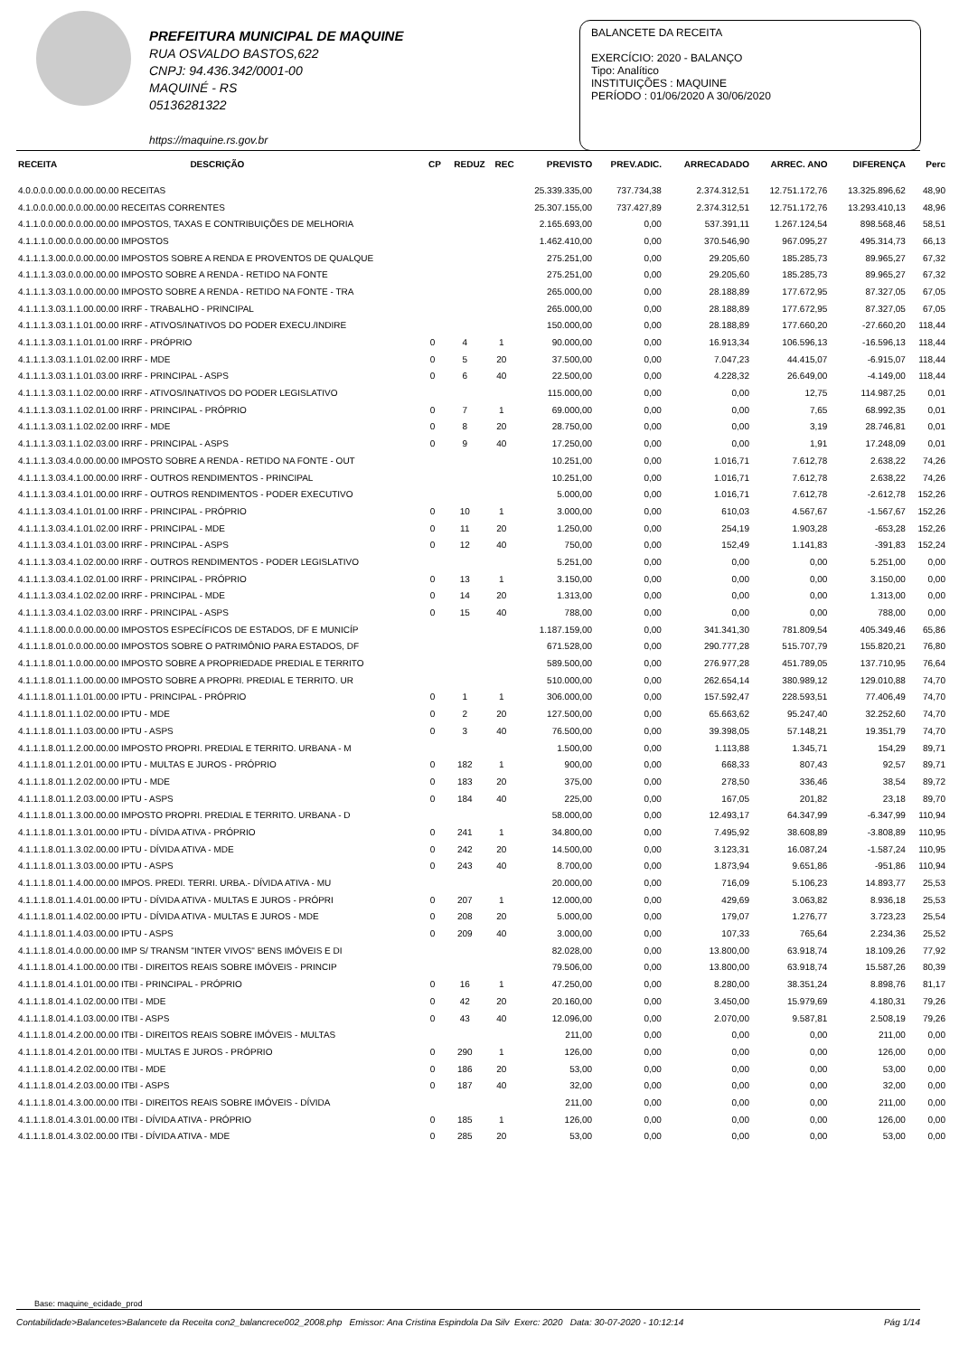PREFEITURA MUNICIPAL DE MAQUINE
RUA OSVALDO BASTOS,622
CNPJ: 94.436.342/0001-00
MAQUINÉ - RS
05136281322
https://maquine.rs.gov.br
BALANCETE DA RECEITA
EXERCÍCIO: 2020 - BALANÇO
Tipo: Analítico
INSTITUIÇÕES : MAQUINE
PERÍODO : 01/06/2020 A 30/06/2020
| RECEITA | DESCRIÇÃO | CP | REDUZ | REC | PREVISTO | PREV.ADIC. | ARRECADADO | ARREC. ANO | DIFERENÇA | Perc |
| --- | --- | --- | --- | --- | --- | --- | --- | --- | --- | --- |
| 4.0.0.0.0.00.0.0.00.00.00 RECEITAS | | | | | 25.339.335,00 | 737.734,38 | 2.374.312,51 | 12.751.172,76 | 13.325.896,62 | 48,90 |
| 4.1.0.0.0.00.0.0.00.00.00 RECEITAS CORRENTES | | | | | 25.307.155,00 | 737.427,89 | 2.374.312,51 | 12.751.172,76 | 13.293.410,13 | 48,96 |
| 4.1.1.0.0.00.0.0.00.00.00 IMPOSTOS, TAXAS E CONTRIBUIÇÕES DE MELHORIA | | | | | 2.165.693,00 | 0,00 | 537.391,11 | 1.267.124,54 | 898.568,46 | 58,51 |
| 4.1.1.1.0.00.0.0.00.00.00 IMPOSTOS | | | | | 1.462.410,00 | 0,00 | 370.546,90 | 967.095,27 | 495.314,73 | 66,13 |
| 4.1.1.1.3.00.0.0.00.00.00 IMPOSTOS SOBRE A RENDA E PROVENTOS DE QUALQUE | | | | | 275.251,00 | 0,00 | 29.205,60 | 185.285,73 | 89.965,27 | 67,32 |
| 4.1.1.1.3.03.0.0.00.00.00 IMPOSTO SOBRE A RENDA - RETIDO NA FONTE | | | | | 275.251,00 | 0,00 | 29.205,60 | 185.285,73 | 89.965,27 | 67,32 |
| 4.1.1.1.3.03.1.0.00.00.00 IMPOSTO SOBRE A RENDA - RETIDO NA FONTE - TRA | | | | | 265.000,00 | 0,00 | 28.188,89 | 177.672,95 | 87.327,05 | 67,05 |
| 4.1.1.1.3.03.1.1.00.00.00 IRRF - TRABALHO - PRINCIPAL | | | | | 265.000,00 | 0,00 | 28.188,89 | 177.672,95 | 87.327,05 | 67,05 |
| 4.1.1.1.3.03.1.1.01.00.00 IRRF - ATIVOS/INATIVOS DO PODER EXECU./INDIRE | | | | | 150.000,00 | 0,00 | 28.188,89 | 177.660,20 | -27.660,20 | 118,44 |
| 4.1.1.1.3.03.1.1.01.01.00 IRRF - PRÓPRIO | | 0 | 4 | 1 | 90.000,00 | 0,00 | 16.913,34 | 106.596,13 | -16.596,13 | 118,44 |
| 4.1.1.1.3.03.1.1.01.02.00 IRRF - MDE | | 0 | 5 | 20 | 37.500,00 | 0,00 | 7.047,23 | 44.415,07 | -6.915,07 | 118,44 |
| 4.1.1.1.3.03.1.1.01.03.00 IRRF - PRINCIPAL - ASPS | | 0 | 6 | 40 | 22.500,00 | 0,00 | 4.228,32 | 26.649,00 | -4.149,00 | 118,44 |
| 4.1.1.1.3.03.1.1.02.00.00 IRRF - ATIVOS/INATIVOS DO PODER LEGISLATIVO | | | | | 115.000,00 | 0,00 | 0,00 | 12,75 | 114.987,25 | 0,01 |
| 4.1.1.1.3.03.1.1.02.01.00 IRRF - PRINCIPAL - PRÓPRIO | | 0 | 7 | 1 | 69.000,00 | 0,00 | 0,00 | 7,65 | 68.992,35 | 0,01 |
| 4.1.1.1.3.03.1.1.02.02.00 IRRF - MDE | | 0 | 8 | 20 | 28.750,00 | 0,00 | 0,00 | 3,19 | 28.746,81 | 0,01 |
| 4.1.1.1.3.03.1.1.02.03.00 IRRF - PRINCIPAL - ASPS | | 0 | 9 | 40 | 17.250,00 | 0,00 | 0,00 | 1,91 | 17.248,09 | 0,01 |
| 4.1.1.1.3.03.4.0.00.00.00 IMPOSTO SOBRE A RENDA - RETIDO NA FONTE - OUT | | | | | 10.251,00 | 0,00 | 1.016,71 | 7.612,78 | 2.638,22 | 74,26 |
| 4.1.1.1.3.03.4.1.00.00.00 IRRF - OUTROS RENDIMENTOS - PRINCIPAL | | | | | 10.251,00 | 0,00 | 1.016,71 | 7.612,78 | 2.638,22 | 74,26 |
| 4.1.1.1.3.03.4.1.01.00.00 IRRF - OUTROS RENDIMENTOS - PODER EXECUTIVO | | | | | 5.000,00 | 0,00 | 1.016,71 | 7.612,78 | -2.612,78 | 152,26 |
| 4.1.1.1.3.03.4.1.01.01.00 IRRF - PRINCIPAL - PRÓPRIO | | 0 | 10 | 1 | 3.000,00 | 0,00 | 610,03 | 4.567,67 | -1.567,67 | 152,26 |
| 4.1.1.1.3.03.4.1.01.02.00 IRRF - PRINCIPAL - MDE | | 0 | 11 | 20 | 1.250,00 | 0,00 | 254,19 | 1.903,28 | -653,28 | 152,26 |
| 4.1.1.1.3.03.4.1.01.03.00 IRRF - PRINCIPAL - ASPS | | 0 | 12 | 40 | 750,00 | 0,00 | 152,49 | 1.141,83 | -391,83 | 152,24 |
| 4.1.1.1.3.03.4.1.02.00.00 IRRF - OUTROS RENDIMENTOS - PODER LEGISLATIVO | | | | | 5.251,00 | 0,00 | 0,00 | 0,00 | 5.251,00 | 0,00 |
| 4.1.1.1.3.03.4.1.02.01.00 IRRF - PRINCIPAL - PRÓPRIO | | 0 | 13 | 1 | 3.150,00 | 0,00 | 0,00 | 0,00 | 3.150,00 | 0,00 |
| 4.1.1.1.3.03.4.1.02.02.00 IRRF - PRINCIPAL - MDE | | 0 | 14 | 20 | 1.313,00 | 0,00 | 0,00 | 0,00 | 1.313,00 | 0,00 |
| 4.1.1.1.3.03.4.1.02.03.00 IRRF - PRINCIPAL - ASPS | | 0 | 15 | 40 | 788,00 | 0,00 | 0,00 | 0,00 | 788,00 | 0,00 |
| 4.1.1.1.8.00.0.0.00.00.00 IMPOSTOS ESPECÍFICOS DE ESTADOS, DF E MUNICÍP | | | | | 1.187.159,00 | 0,00 | 341.341,30 | 781.809,54 | 405.349,46 | 65,86 |
| 4.1.1.1.8.01.0.0.00.00.00 IMPOSTOS SOBRE O PATRIMÔNIO PARA ESTADOS, DF | | | | | 671.528,00 | 0,00 | 290.777,28 | 515.707,79 | 155.820,21 | 76,80 |
| 4.1.1.1.8.01.1.0.00.00.00 IMPOSTO SOBRE A PROPRIEDADE PREDIAL E TERRITO | | | | | 589.500,00 | 0,00 | 276.977,28 | 451.789,05 | 137.710,95 | 76,64 |
| 4.1.1.1.8.01.1.1.00.00.00 IMPOSTO SOBRE A PROPRI. PREDIAL E TERRITO. UR | | | | | 510.000,00 | 0,00 | 262.654,14 | 380.989,12 | 129.010,88 | 74,70 |
| 4.1.1.1.8.01.1.1.01.00.00 IPTU - PRINCIPAL - PRÓPRIO | | 0 | 1 | 1 | 306.000,00 | 0,00 | 157.592,47 | 228.593,51 | 77.406,49 | 74,70 |
| 4.1.1.1.8.01.1.1.02.00.00 IPTU - MDE | | 0 | 2 | 20 | 127.500,00 | 0,00 | 65.663,62 | 95.247,40 | 32.252,60 | 74,70 |
| 4.1.1.1.8.01.1.1.03.00.00 IPTU - ASPS | | 0 | 3 | 40 | 76.500,00 | 0,00 | 39.398,05 | 57.148,21 | 19.351,79 | 74,70 |
| 4.1.1.1.8.01.1.2.00.00.00 IMPOSTO PROPRI. PREDIAL E TERRITO. URBANA - M | | | | | 1.500,00 | 0,00 | 1.113,88 | 1.345,71 | 154,29 | 89,71 |
| 4.1.1.1.8.01.1.2.01.00.00 IPTU - MULTAS E JUROS - PRÓPRIO | | 0 | 182 | 1 | 900,00 | 0,00 | 668,33 | 807,43 | 92,57 | 89,71 |
| 4.1.1.1.8.01.1.2.02.00.00 IPTU - MDE | | 0 | 183 | 20 | 375,00 | 0,00 | 278,50 | 336,46 | 38,54 | 89,72 |
| 4.1.1.1.8.01.1.2.03.00.00 IPTU - ASPS | | 0 | 184 | 40 | 225,00 | 0,00 | 167,05 | 201,82 | 23,18 | 89,70 |
| 4.1.1.1.8.01.1.3.00.00.00 IMPOSTO PROPRI. PREDIAL E TERRITO. URBANA - D | | | | | 58.000,00 | 0,00 | 12.493,17 | 64.347,99 | -6.347,99 | 110,94 |
| 4.1.1.1.8.01.1.3.01.00.00 IPTU - DÍVIDA ATIVA - PRÓPRIO | | 0 | 241 | 1 | 34.800,00 | 0,00 | 7.495,92 | 38.608,89 | -3.808,89 | 110,95 |
| 4.1.1.1.8.01.1.3.02.00.00 IPTU - DÍVIDA ATIVA - MDE | | 0 | 242 | 20 | 14.500,00 | 0,00 | 3.123,31 | 16.087,24 | -1.587,24 | 110,95 |
| 4.1.1.1.8.01.1.3.03.00.00 IPTU - ASPS | | 0 | 243 | 40 | 8.700,00 | 0,00 | 1.873,94 | 9.651,86 | -951,86 | 110,94 |
| 4.1.1.1.8.01.1.4.00.00.00 IMPOS. PREDI. TERRI. URBA.- DÍVIDA ATIVA - MU | | | | | 20.000,00 | 0,00 | 716,09 | 5.106,23 | 14.893,77 | 25,53 |
| 4.1.1.1.8.01.1.4.01.00.00 IPTU - DÍVIDA ATIVA - MULTAS E JUROS - PRÓPRI | | 0 | 207 | 1 | 12.000,00 | 0,00 | 429,69 | 3.063,82 | 8.936,18 | 25,53 |
| 4.1.1.1.8.01.1.4.02.00.00 IPTU - DÍVIDA ATIVA - MULTAS E JUROS - MDE | | 0 | 208 | 20 | 5.000,00 | 0,00 | 179,07 | 1.276,77 | 3.723,23 | 25,54 |
| 4.1.1.1.8.01.1.4.03.00.00 IPTU - ASPS | | 0 | 209 | 40 | 3.000,00 | 0,00 | 107,33 | 765,64 | 2.234,36 | 25,52 |
| 4.1.1.1.8.01.4.0.00.00.00 IMP S/ TRANSM "INTER VIVOS" BENS IMÓVEIS E DI | | | | | 82.028,00 | 0,00 | 13.800,00 | 63.918,74 | 18.109,26 | 77,92 |
| 4.1.1.1.8.01.4.1.00.00.00 ITBI - DIREITOS REAIS SOBRE IMÓVEIS - PRINCIP | | | | | 79.506,00 | 0,00 | 13.800,00 | 63.918,74 | 15.587,26 | 80,39 |
| 4.1.1.1.8.01.4.1.01.00.00 ITBI - PRINCIPAL - PRÓPRIO | | 0 | 16 | 1 | 47.250,00 | 0,00 | 8.280,00 | 38.351,24 | 8.898,76 | 81,17 |
| 4.1.1.1.8.01.4.1.02.00.00 ITBI - MDE | | 0 | 42 | 20 | 20.160,00 | 0,00 | 3.450,00 | 15.979,69 | 4.180,31 | 79,26 |
| 4.1.1.1.8.01.4.1.03.00.00 ITBI - ASPS | | 0 | 43 | 40 | 12.096,00 | 0,00 | 2.070,00 | 9.587,81 | 2.508,19 | 79,26 |
| 4.1.1.1.8.01.4.2.00.00.00 ITBI - DIREITOS REAIS SOBRE IMÓVEIS - MULTAS | | | | | 211,00 | 0,00 | 0,00 | 0,00 | 211,00 | 0,00 |
| 4.1.1.1.8.01.4.2.01.00.00 ITBI - MULTAS E JUROS - PRÓPRIO | | 0 | 290 | 1 | 126,00 | 0,00 | 0,00 | 0,00 | 126,00 | 0,00 |
| 4.1.1.1.8.01.4.2.02.00.00 ITBI - MDE | | 0 | 186 | 20 | 53,00 | 0,00 | 0,00 | 0,00 | 53,00 | 0,00 |
| 4.1.1.1.8.01.4.2.03.00.00 ITBI - ASPS | | 0 | 187 | 40 | 32,00 | 0,00 | 0,00 | 0,00 | 32,00 | 0,00 |
| 4.1.1.1.8.01.4.3.00.00.00 ITBI - DIREITOS REAIS SOBRE IMÓVEIS - DÍVIDA | | | | | 211,00 | 0,00 | 0,00 | 0,00 | 211,00 | 0,00 |
| 4.1.1.1.8.01.4.3.01.00.00 ITBI - DÍVIDA ATIVA - PRÓPRIO | | 0 | 185 | 1 | 126,00 | 0,00 | 0,00 | 0,00 | 126,00 | 0,00 |
| 4.1.1.1.8.01.4.3.02.00.00 ITBI - DÍVIDA ATIVA - MDE | | 0 | 285 | 20 | 53,00 | 0,00 | 0,00 | 0,00 | 53,00 | 0,00 |
Base: maquine_ecidade_prod
Contabilidade>Balancetes>Balancete da Receita con2_balancrece002_2008.php Emissor: Ana Cristina Espindola Da Silv Exerc: 2020 Data: 30-07-2020 - 10:12:14 Pág 1/14